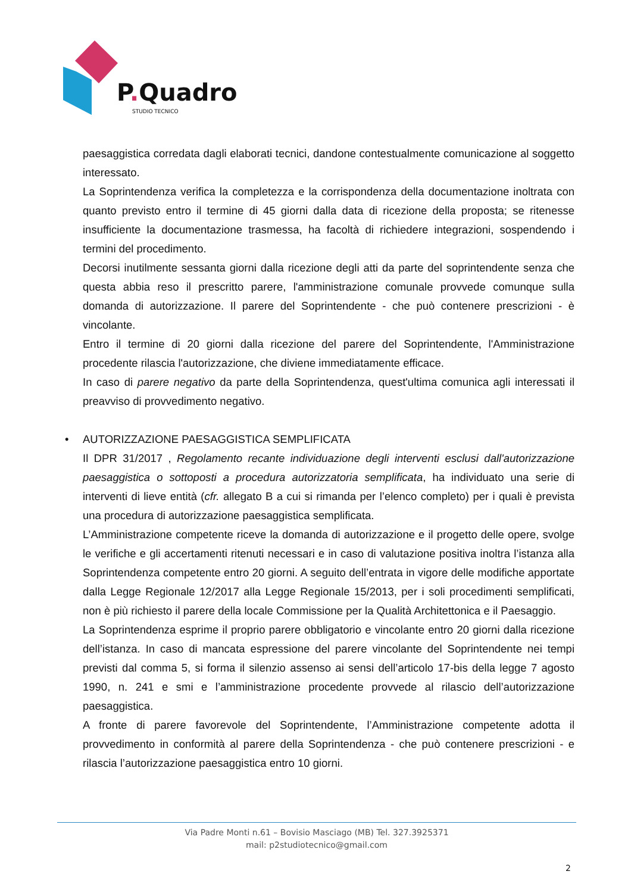P. Quadro
STUDIO TECNICO
paesaggistica corredata dagli elaborati tecnici, dandone contestualmente comunicazione al soggetto interessato.
La Soprintendenza verifica la completezza e la corrispondenza della documentazione inoltrata con quanto previsto entro il termine di 45 giorni dalla data di ricezione della proposta; se ritenesse insufficiente la documentazione trasmessa, ha facoltà di richiedere integrazioni, sospendendo i termini del procedimento.
Decorsi inutilmente sessanta giorni dalla ricezione degli atti da parte del soprintendente senza che questa abbia reso il prescritto parere, l'amministrazione comunale provvede comunque sulla domanda di autorizzazione. Il parere del Soprintendente - che può contenere prescrizioni - è vincolante.
Entro il termine di 20 giorni dalla ricezione del parere del Soprintendente, l'Amministrazione procedente rilascia l'autorizzazione, che diviene immediatamente efficace.
In caso di parere negativo da parte della Soprintendenza, quest'ultima comunica agli interessati il preavviso di provvedimento negativo.
• AUTORIZZAZIONE PAESAGGISTICA SEMPLIFICATA
Il DPR 31/2017 , Regolamento recante individuazione degli interventi esclusi dall'autorizzazione paesaggistica o sottoposti a procedura autorizzatoria semplificata, ha individuato una serie di interventi di lieve entità (cfr. allegato B a cui si rimanda per l’elenco completo) per i quali è prevista una procedura di autorizzazione paesaggistica semplificata.
L’Amministrazione competente riceve la domanda di autorizzazione e il progetto delle opere, svolge le verifiche e gli accertamenti ritenuti necessari e in caso di valutazione positiva inoltra l’istanza alla Soprintendenza competente entro 20 giorni. A seguito dell’entrata in vigore delle modifiche apportate dalla Legge Regionale 12/2017 alla Legge Regionale 15/2013, per i soli procedimenti semplificati, non è più richiesto il parere della locale Commissione per la Qualità Architettonica e il Paesaggio.
La Soprintendenza esprime il proprio parere obbligatorio e vincolante entro 20 giorni dalla ricezione dell’istanza. In caso di mancata espressione del parere vincolante del Soprintendente nei tempi previsti dal comma 5, si forma il silenzio assenso ai sensi dell’articolo 17-bis della legge 7 agosto 1990, n. 241 e smi e l’amministrazione procedente provvede al rilascio dell’autorizzazione paesaggistica.
A fronte di parere favorevole del Soprintendente, l’Amministrazione competente adotta il provvedimento in conformità al parere della Soprintendenza - che può contenere prescrizioni - e rilascia l’autorizzazione paesaggistica entro 10 giorni.
Via Padre Monti n.61 – Bovisio Masciago (MB) Tel. 327.3925371
mail: p2studiotecnico@gmail.com
2